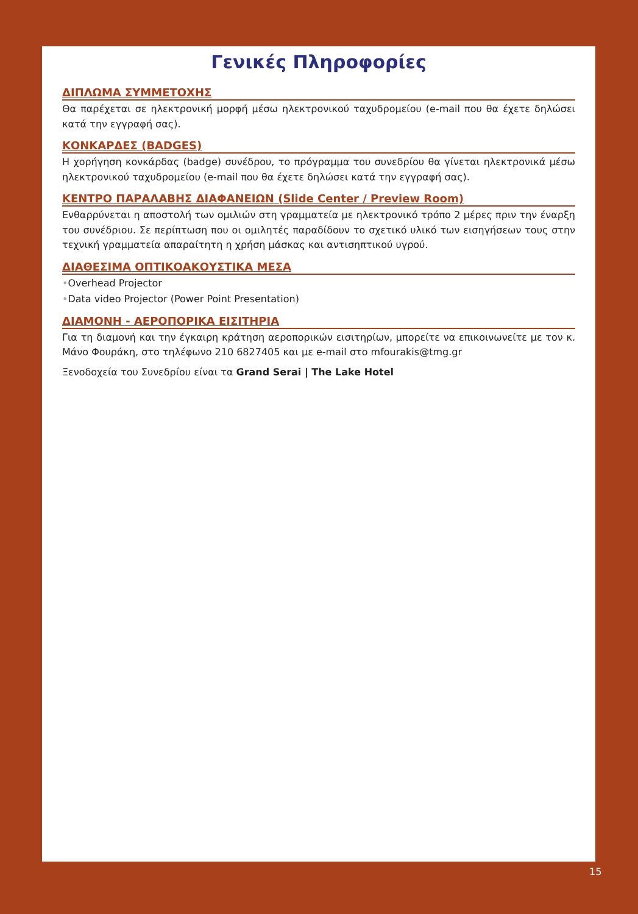Γενικές Πληροφορίες
ΔΙΠΛΩΜΑ ΣΥΜΜΕΤΟΧΗΣ
Θα παρέχεται σε ηλεκτρονική μορφή μέσω ηλεκτρονικού ταχυδρομείου (e-mail που θα έχετε δηλώσει κατά την εγγραφή σας).
ΚΟΝΚΑΡΔΕΣ (BADGES)
Η χορήγηση κονκάρδας (badge) συνέδρου, το πρόγραμμα του συνεδρίου θα γίνεται ηλεκτρονικά μέσω ηλεκτρονικού ταχυδρομείου (e-mail που θα έχετε δηλώσει κατά την εγγραφή σας).
ΚΕΝΤΡΟ ΠΑΡΑΛΑΒΗΣ ΔΙΑΦΑΝΕΙΩΝ (Slide Center / Preview Room)
Ενθαρρύνεται η αποστολή των ομιλιών στη γραμματεία με ηλεκτρονικό τρόπο 2 μέρες πριν την έναρξη του συνέδριου. Σε περίπτωση που οι ομιλητές παραδίδουν το σχετικό υλικό των εισηγήσεων τους στην τεχνική γραμματεία απαραίτητη η χρήση μάσκας και αντισηπτικού υγρού.
ΔΙΑΘΕΣΙΜΑ ΟΠΤΙΚΟΑΚΟΥΣΤΙΚΑ ΜΕΣΑ
•Overhead Projector
•Data video Projector (Power Point Presentation)
ΔΙΑΜΟΝΗ - ΑΕΡΟΠΟΡΙΚΑ ΕΙΣΙΤΗΡΙΑ
Για τη διαμονή και την έγκαιρη κράτηση αεροπορικών εισιτηρίων, μπορείτε να επικοινωνείτε με τον κ. Μάνο Φουράκη, στο τηλέφωνο 210 6827405 και με e-mail στο mfourakis@tmg.gr
Ξενοδοχεία του Συνεδρίου είναι τα Grand Serai | The Lake Hotel
15